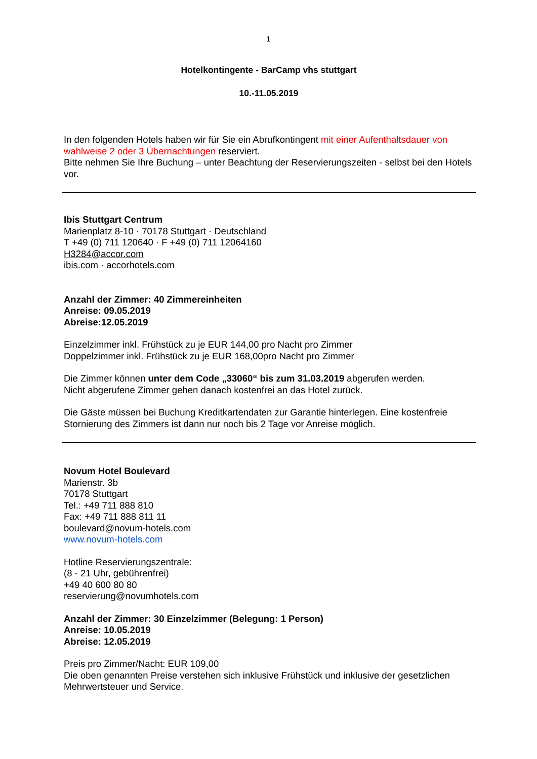1
Hotelkontingente - BarCamp vhs stuttgart
10.-11.05.2019
In den folgenden Hotels haben wir für Sie ein Abrufkontingent mit einer Aufenthaltsdauer von wahlweise 2 oder 3 Übernachtungen reserviert.
Bitte nehmen Sie Ihre Buchung – unter Beachtung der Reservierungszeiten - selbst bei den Hotels vor.
Ibis Stuttgart Centrum
Marienplatz 8-10 · 70178 Stuttgart · Deutschland
T +49 (0) 711 120640 · F +49 (0) 711 12064160
H3284@accor.com
ibis.com · accorhotels.com
Anzahl der Zimmer: 40 Zimmereinheiten
Anreise: 09.05.2019
Abreise:12.05.2019
Einzelzimmer inkl. Frühstück zu je EUR 144,00 pro Nacht pro Zimmer
Doppelzimmer inkl. Frühstück zu je EUR 168,00pro Nacht pro Zimmer
Die Zimmer können unter dem Code „33060“ bis zum 31.03.2019 abgerufen werden.
Nicht abgerufene Zimmer gehen danach kostenfrei an das Hotel zurück.
Die Gäste müssen bei Buchung Kreditkartendaten zur Garantie hinterlegen. Eine kostenfreie Stornierung des Zimmers ist dann nur noch bis 2 Tage vor Anreise möglich.
Novum Hotel Boulevard
Marienstr. 3b
70178 Stuttgart
Tel.: +49 711 888 810
Fax: +49 711 888 811 11
boulevard@novum-hotels.com
www.novum-hotels.com
Hotline Reservierungszentrale:
(8 - 21 Uhr, gebührenfrei)
+49 40 600 80 80
reservierung@novumhotels.com
Anzahl der Zimmer: 30 Einzelzimmer (Belegung: 1 Person)
Anreise: 10.05.2019
Abreise: 12.05.2019
Preis pro Zimmer/Nacht: EUR 109,00
Die oben genannten Preise verstehen sich inklusive Frühstück und inklusive der gesetzlichen Mehrwertsteuer und Service.